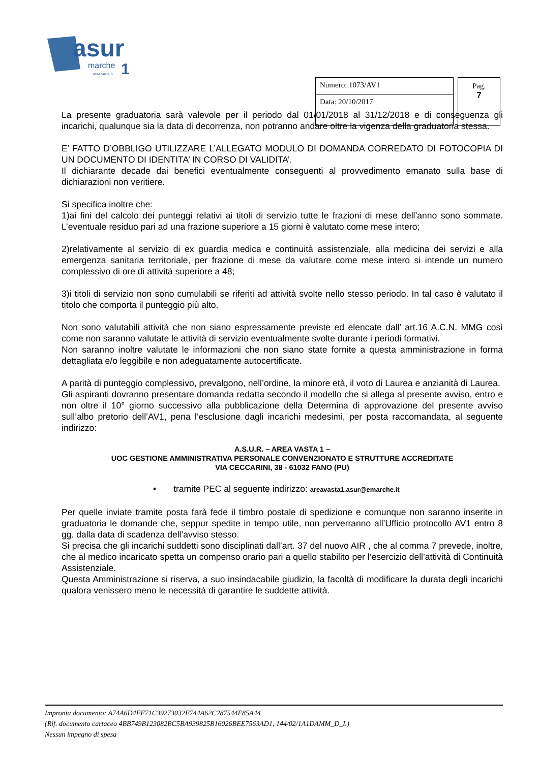asur
marche
1
area vasta n.
Numero: 1073/AV1
Data: 20/10/2017
Pag.
7
La presente graduatoria sarà valevole per il periodo dal 01/01/2018 al 31/12/2018 e di conseguenza gli incarichi, qualunque sia la data di decorrenza, non potranno andare oltre la vigenza della graduatoria stessa.
E’ FATTO D’OBBLIGO UTILIZZARE L’ALLEGATO MODULO DI DOMANDA CORREDATO DI FOTOCOPIA DI UN DOCUMENTO DI IDENTITA’ IN CORSO DI VALIDITA’.
Il dichiarante decade dai benefici eventualmente conseguenti al provvedimento emanato sulla base di dichiarazioni non veritiere.
Si specifica inoltre che:
1)ai fini del calcolo dei punteggi relativi ai titoli di servizio tutte le frazioni di mese dell’anno sono sommate. L’eventuale residuo pari ad una frazione superiore a 15 giorni è valutato come mese intero;
2)relativamente al servizio di ex guardia medica e continuità assistenziale, alla medicina dei servizi e alla emergenza sanitaria territoriale, per frazione di mese da valutare come mese intero si intende un numero complessivo di ore di attività superiore a 48;
3)i titoli di servizio non sono cumulabili se riferiti ad attività svolte nello stesso periodo. In tal caso è valutato il titolo che comporta il punteggio più alto.
Non sono valutabili attività che non siano espressamente previste ed elencate dall’ art.16 A.C.N. MMG così come non saranno valutate le attività di servizio eventualmente svolte durante i periodi formativi.
Non saranno inoltre valutate le informazioni che non siano state fornite a questa amministrazione in forma dettagliata e/o leggibile e non adeguatamente autocertificate.
A parità di punteggio complessivo, prevalgono, nell’ordine, la minore età, il voto di Laurea e anzianità di Laurea.
Gli aspiranti dovranno presentare domanda redatta secondo il modello che si allega al presente avviso, entro e non oltre il 10° giorno successivo alla pubblicazione della Determina di approvazione del presente avviso sull’albo pretorio dell’AV1, pena l’esclusione dagli incarichi medesimi, per posta raccomandata, al seguente indirizzo:
A.S.U.R. – AREA VASTA 1 –
UOC GESTIONE AMMINISTRATIVA PERSONALE CONVENZIONATO E STRUTTURE ACCREDITATE
VIA CECCARINI, 38 - 61032 FANO (PU)
• tramite PEC al seguente indirizzo: areavasta1.asur@emarche.it
Per quelle inviate tramite posta farà fede il timbro postale di spedizione e comunque non saranno inserite in graduatoria le domande che, seppur spedite in tempo utile, non perverranno all’Ufficio protocollo AV1 entro 8 gg. dalla data di scadenza dell’avviso stesso.
Si precisa che gli incarichi suddetti sono disciplinati dall’art. 37 del nuovo AIR , che al comma 7 prevede, inoltre, che al medico incaricato spetta un compenso orario pari a quello stabilito per l’esercizio dell’attività di Continuità Assistenziale.
Questa Amministrazione si riserva, a suo insindacabile giudizio, la facoltà di modificare la durata degli incarichi qualora venissero meno le necessità di garantire le suddette attività.
Impronta documento: A74A6D4FF71C39273032F744A62C287544F85A44
(Rif. documento cartaceo 4BB749B123082BC5BA939825B16026BEE7563AD1, 144/02/1A1DAMM_D_L)
Nessun impegno di spesa